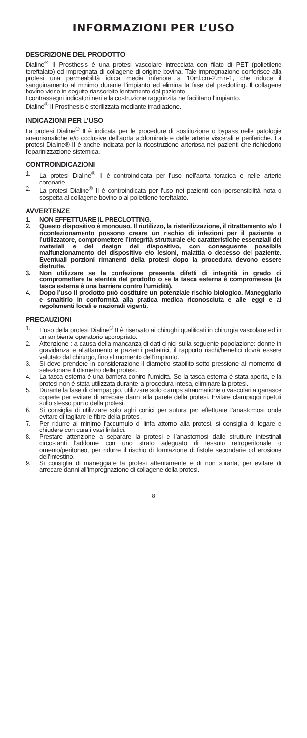INFORMAZIONI PER L’USO
DESCRIZIONE DEL PRODOTTO
Dialine<sup>®</sup> II Prosthesis è una protesi vascolare intrecciata con filato di PET (polietilene tereftalato) ed impregnata di collagene di origine bovina. Tale impregnazione conferisce alla protesi una permeabilità idrica media inferiore a 10ml.cm-2.min-1, che riduce il sanguinamento al minimo durante l’impianto ed elimina la fase del preclotting. Il collagene bovino viene in seguito riassorbito lentamente dal paziente.
I contrassegni indicatori neri e la costruzione raggrinzita ne facilitano l’impianto.
Dialine<sup>®</sup> II Prosthesis è sterilizzata mediante irradiazione.
INDICAZIONI PER L’USO
La protesi Dialine<sup>®</sup> II è indicata per le procedure di sostituzione o bypass nelle patologie aneurismatiche e/o occlusive dell’aorta addominale e delle arterie viscerali e periferiche. La protesi Dialine® II è anche indicata per la ricostruzione arteriosa nei pazienti che richiedono l’eparinizzazione sistemica.
CONTROINDICAZIONI
1. La protesi Dialine<sup>®</sup> II è controindicata per l’uso nell’aorta toracica e nelle arterie coronarie.
2. La protesi Dialine<sup>®</sup> II è controindicata per l’uso nei pazienti con ipersensibilità nota o sospetta al collagene bovino o al polietilene tereftalato.
AVVERTENZE
1. NON EFFETTUARE IL PRECLOTTING.
2. Questo dispositivo è monouso. Il riutilizzo, la risterilizzazione, il ritrattamento e/o il riconfezionamento possono creare un rischio di infezioni per il paziente o l’utilizzatore, compromettere l’integrità strutturale e/o caratteristiche essenziali dei materiali e del design del dispositivo, con conseguente possibile malfunzionamento del dispositivo e/o lesioni, malattia o decesso del paziente. Eventuali porzioni rimanenti della protesi dopo la procedura devono essere distrutte.
3. Non utilizzare se la confezione presenta difetti di integrità in grado di compromettere la sterilità del prodotto o se la tasca esterna è compromessa (la tasca esterna è una barriera contro l’umidità).
4. Dopo l’uso il prodotto può costituire un potenziale rischio biologico. Maneggiarlo e smaltirlo in conformità alla pratica medica riconosciuta e alle leggi e ai regolamenti locali e nazionali vigenti.
PRECAUZIONI
1. L’uso della protesi Dialine<sup>®</sup> II è riservato ai chirughi qualificati in chirurgia vascolare ed in un ambiente operatorio appropriato.
2. Attenzione : a causa della mancanza di dati clinici sulla seguente popolazione: donne in gravidanza e allattamento e pazienti pediatrici, il rapporto rischi/benefici dovrà essere valutato dal chirurgo, fino al momento dell’impianto.
3. Si deve prendere in considerazione il diametro stabilito sotto pressione al momento di selezionare il diametro della protesi.
4. La tasca esterna è una barriera contro l’umidità. Se la tasca esterna è stata aperta, e la protesi non è stata utilizzata durante la procedura intesa, eliminare la protesi.
5. Durante la fase di clampaggio, utilizzare solo clamps atraumatiche o vascolari a ganasce coperte per evitare di arrecare danni alla parete della protesi. Evitare clampaggi ripetuti sullo stesso punto della protesi.
6. Si consiglia di utilizzare solo aghi conici per sutura per effettuare l’anastomosi onde evitare di tagliare le fibre della protesi.
7. Per ridurre al minimo l’accumulo di linfa attorno alla protesi, si consiglia di legare e chiudere con cura i vasi linfatici.
8. Prestare attenzione a separare la protesi e l’anastomosi dalle strutture intestinali circostanti l’addome con uno strato adeguato di tessuto retroperitonale o omento/peritoneo, per ridurre il rischio di formazione di fistole secondarie od erosione dell’intestino.
9. Si consiglia di maneggiare la protesi attentamente e di non stirarla, per evitare di arrecare danni all’impregnazione di collagene della protesi.
8